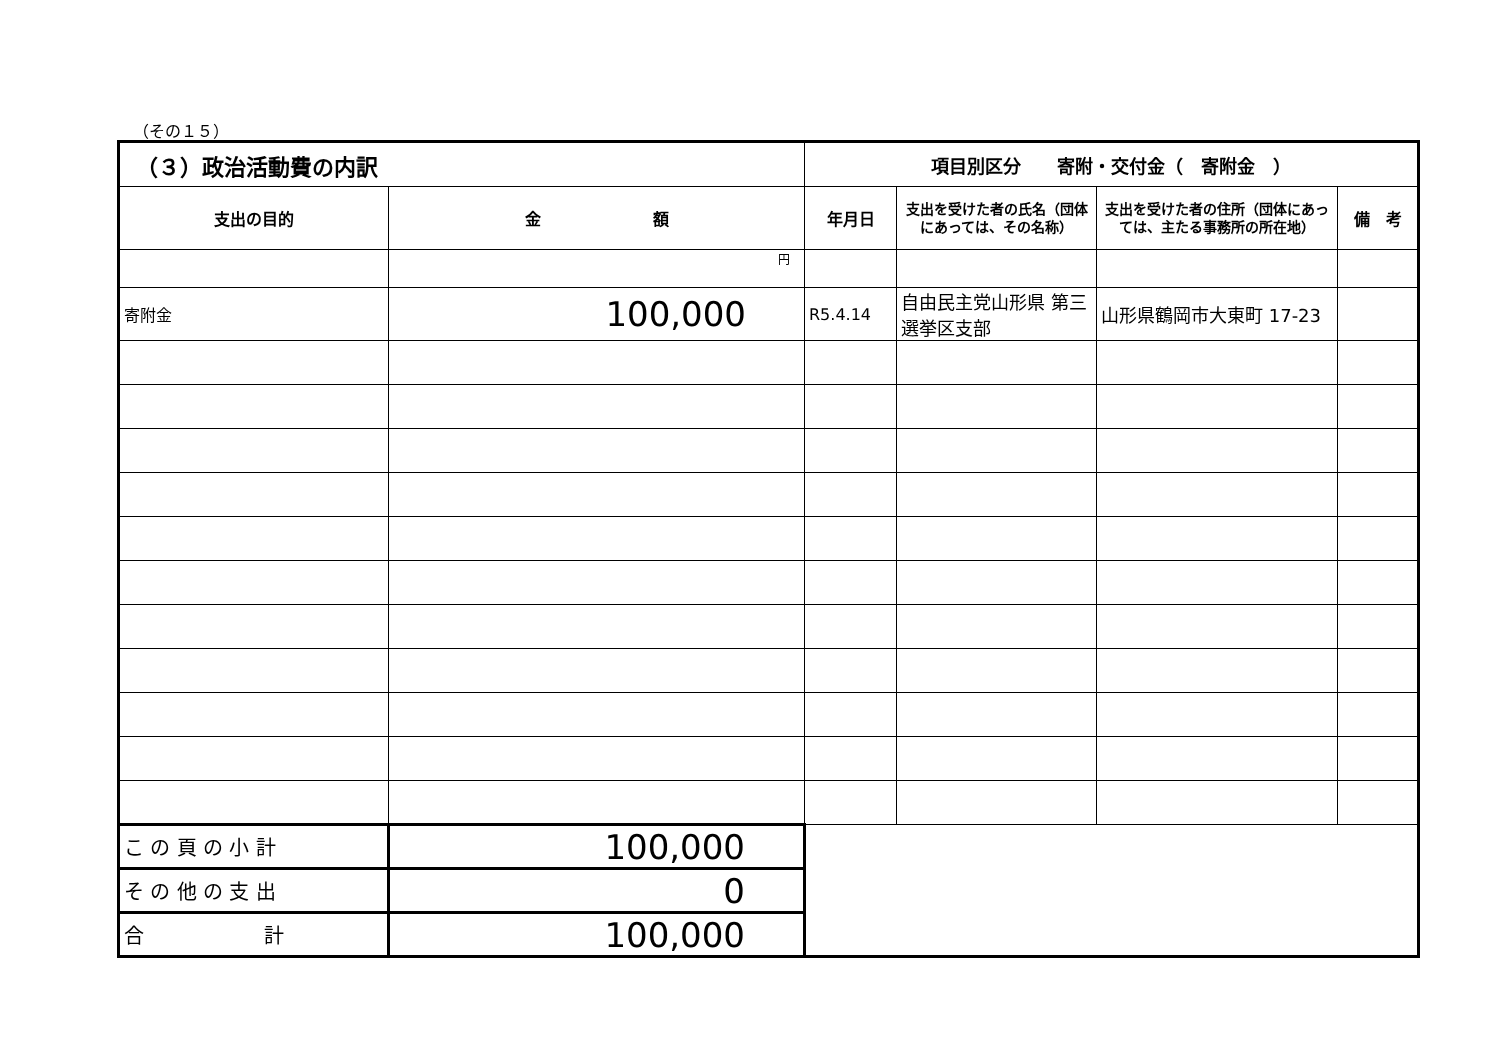（その１５）
| （３）政治活動費の内訳 | | 項目別区分 寄附・交付金（ 寄附金 ） | | | |
| --- | --- | --- | --- | --- | --- |
| 支出の目的 | 金 額 | 年月日 | 支出を受けた者の氏名（団体にあっては、その名称） | 支出を受けた者の住所（団体にあっては、主たる事務所の所在地） | 備 考 |
| | 円 | | | | |
| 寄附金 | 100,000 | R5.4.14 | 自由民主党山形県 第三選挙区支部 | 山形県鶴岡市大東町 17-23 | |
| こ の 頁 の 小 計 | 100,000 | | | | |
| そ の 他 の 支 出 | 0 | | | | |
| 合 計 | 100,000 | | | | |